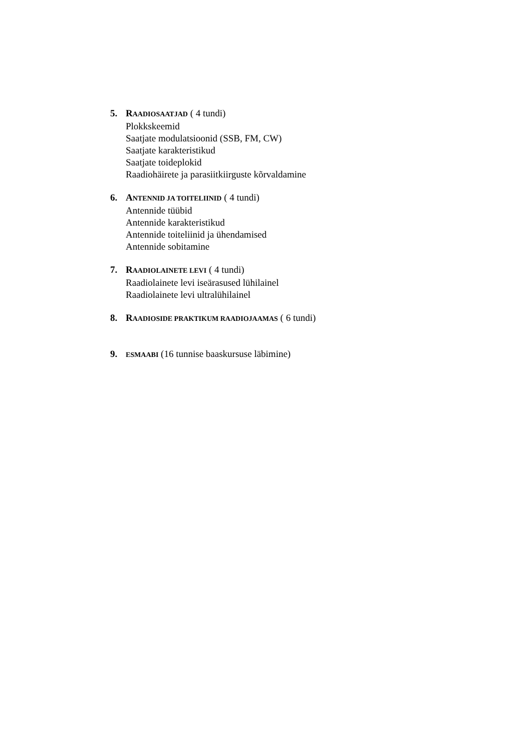5. RAADIOSAATJAD ( 4 tundi)
Plokkskeemid
Saatjate modulatsioonid (SSB, FM, CW)
Saatjate karakteristikud
Saatjate toideplokid
Raadiohäirete ja parasiitkiirguste kõrvaldamine
6. ANTENNID JA TOITELIINID ( 4 tundi)
Antennide tüübid
Antennide karakteristikud
Antennide toiteliinid ja ühendamised
Antennide sobitamine
7. RAADIOLAINETE LEVI ( 4 tundi)
Raadiolainete levi iseärasused lühilainel
Raadiolainete levi ultralühilainel
8. RAADIOSIDE PRAKTIKUM RAADIOJAAMAS ( 6 tundi)
9. ESMAABI (16 tunnise baaskursuse läbimine)